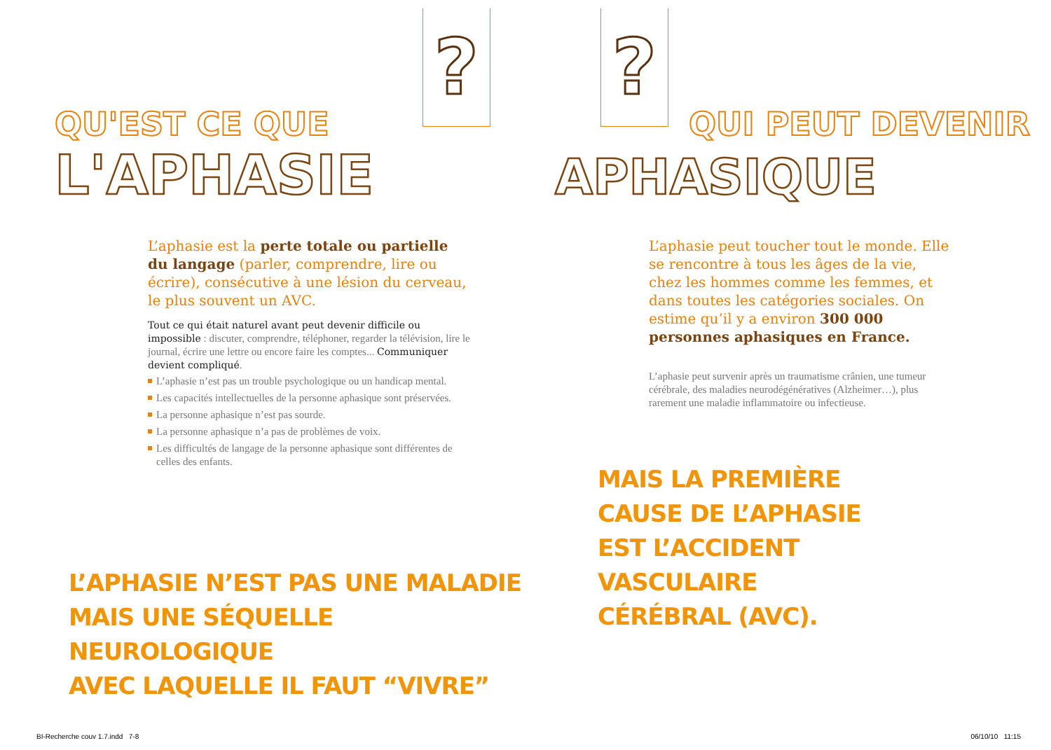?
QU'EST CE QUE
L'APHASIE
L’aphasie est la perte totale ou partielle du langage (parler, comprendre, lire ou écrire), consécutive à une lésion du cerveau, le plus souvent un AVC.
Tout ce qui était naturel avant peut devenir difficile ou impossible : discuter, comprendre, téléphoner, regarder la télévision, lire le journal, écrire une lettre ou encore faire les comptes... Communiquer devient compliqué.
L’aphasie n’est pas un trouble psychologique ou un handicap mental.
Les capacités intellectuelles de la personne aphasique sont préservées.
La personne aphasique n’est pas sourde.
La personne aphasique n’a pas de problèmes de voix.
Les difficultés de langage de la personne aphasique sont différentes de celles des enfants.
L’APHASIE N’EST PAS UNE MALADIE
MAIS UNE SÉQUELLE NEUROLOGIQUE
AVEC LAQUELLE IL FAUT “VIVRE”
BI-Recherche couv 1.7.indd 7-8
?
QUI PEUT DEVENIR
APHASIQUE
L’aphasie peut toucher tout le monde. Elle se rencontre à tous les âges de la vie, chez les hommes comme les femmes, et dans toutes les catégories sociales. On estime qu’il y a environ 300 000 personnes aphasiques en France.
L’aphasie peut survenir après un traumatisme crânien, une tumeur cérébrale, des maladies neurodégénératives (Alzheimer…), plus rarement une maladie inflammatoire ou infectieuse.
MAIS LA PREMIÈRE
CAUSE DE L’APHASIE
EST L’ACCIDENT
VASCULAIRE
CÉRÉBRAL (AVC).
06/10/10 11:15